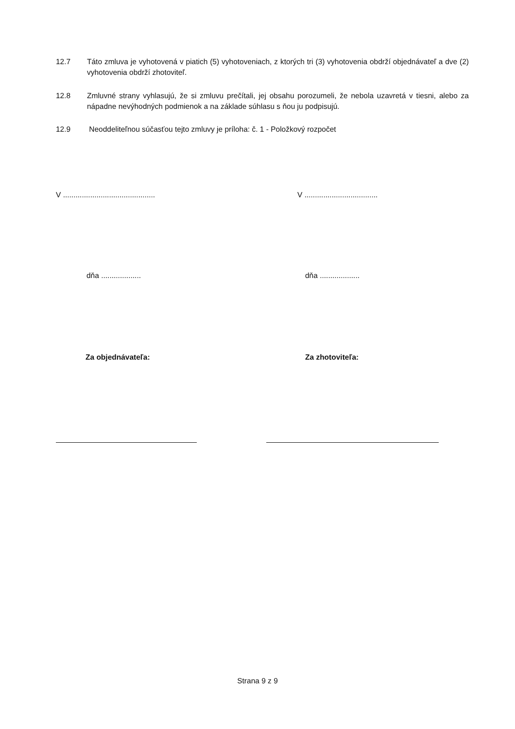12.7 Táto zmluva je vyhotovená v piatich (5) vyhotoveniach, z ktorých tri (3) vyhotovenia obdrží objednávateľ a dve (2) vyhotovenia obdrží zhotoviteľ.
12.8 Zmluvné strany vyhlasujú, že si zmluvu prečítali, jej obsahu porozumeli, že nebola uzavretá v tiesni, alebo za nápadne nevýhodných podmienok a na základe súhlasu s ňou ju podpisujú.
12.9 Neoddeliteľnou súčasťou tejto zmluvy je príloha: č. 1 - Položkový rozpočet
V ............................................
V ...................................
dňa ................... dňa ...................
Za objednávateľa: Za zhotoviteľa:
Strana 9 z 9